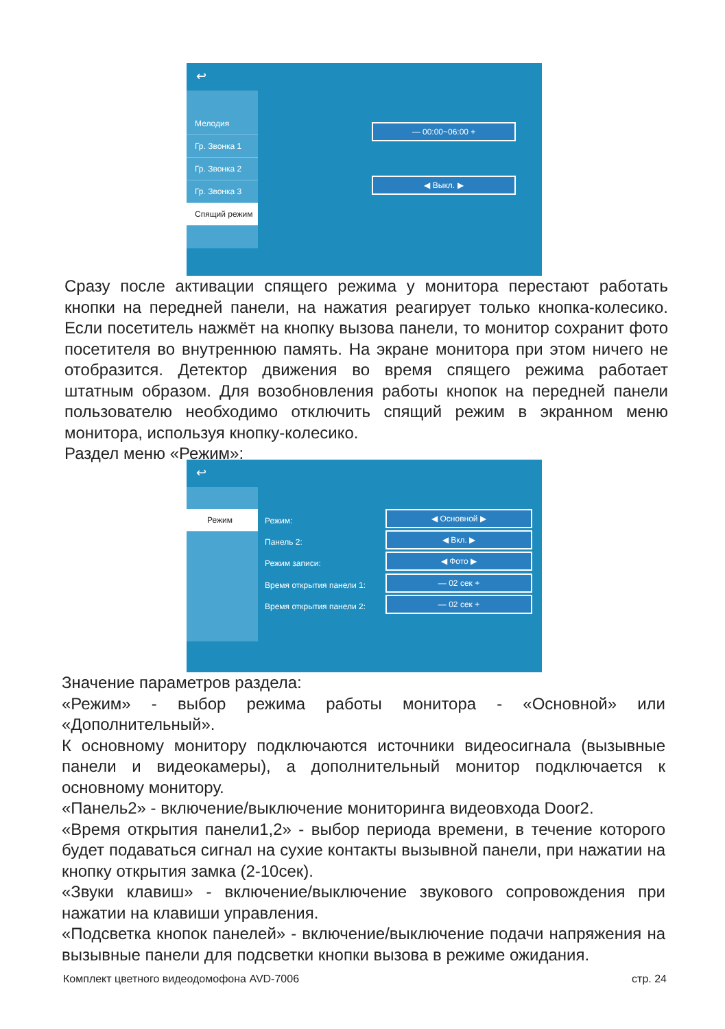↩
Мелодия
Гр. Звонка 1
Гр. Звонка 2
Гр. Звонка 3
Спящий режим
— 00:00~06:00 +
◀ Выкл. ▶
Сразу после активации спящего режима у монитора перестают работать кнопки на передней панели, на нажатия реагирует только кнопка-колесико. Если посетитель нажмёт на кнопку вызова панели, то монитор сохранит фото посетителя во внутреннюю память. На экране монитора при этом ничего не отобразится. Детектор движения во время спящего режима работает штатным образом. Для возобновления работы кнопок на передней панели пользователю необходимо отключить спящий режим в экранном меню монитора, используя кнопку-колесико.
Раздел меню «Режим»:
↩
Режим
Режим:
Панель 2:
Режим записи:
Время открытия панели 1:
Время открытия панели 2:
◀ Основной ▶
◀ Вкл. ▶
◀ Фото ▶
— 02 сек +
— 02 сек +
Значение параметров раздела:
«Режим» - выбор режима работы монитора - «Основной» или «Дополнительный».
К основному монитору подключаются источники видеосигнала (вызывные панели и видеокамеры), а дополнительный монитор подключается к основному монитору.
«Панель2» - включение/выключение мониторинга видеовхода Door2.
«Время открытия панели1,2» - выбор периода времени, в течение которого будет подаваться сигнал на сухие контакты вызывной панели, при нажатии на кнопку открытия замка (2-10сек).
«Звуки клавиш» - включение/выключение звукового сопровождения при нажатии на клавиши управления.
«Подсветка кнопок панелей» - включение/выключение подачи напряжения на вызывные панели для подсветки кнопки вызова в режиме ожидания.
Комплект цветного видеодомофона AVD-7006 стр. 24